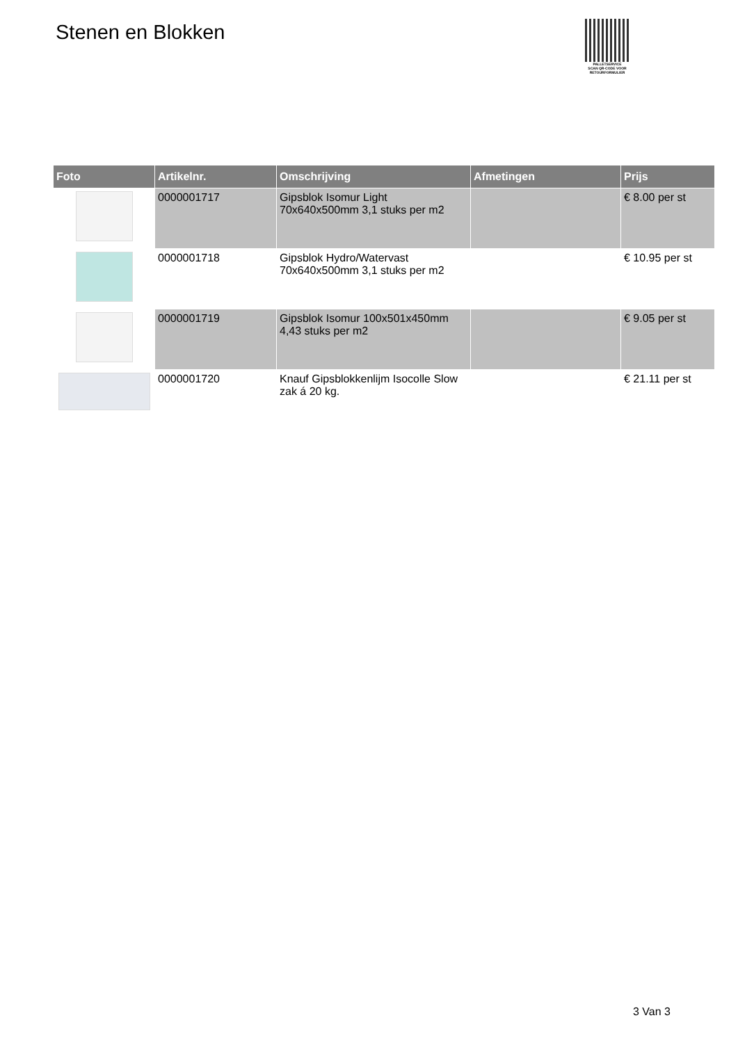Stenen en Blokken
PALLETSERVICE
SCAN QR-CODE VOOR RETOURFORMULIER
| Foto | Artikelnr. | Omschrijving | Afmetingen | Prijs |
| --- | --- | --- | --- | --- |
| | 0000001717 | Gipsblok Isomur Light 70x640x500mm 3,1 stuks per m2 | | € 8.00 per st |
| | 0000001718 | Gipsblok Hydro/Watervast 70x640x500mm 3,1 stuks per m2 | | € 10.95 per st |
| | 0000001719 | Gipsblok Isomur 100x501x450mm 4,43 stuks per m2 | | € 9.05 per st |
| | 0000001720 | Knauf Gipsblokkenlijm Isocolle Slow zak á 20 kg. | | € 21.11 per st |
3 Van 3